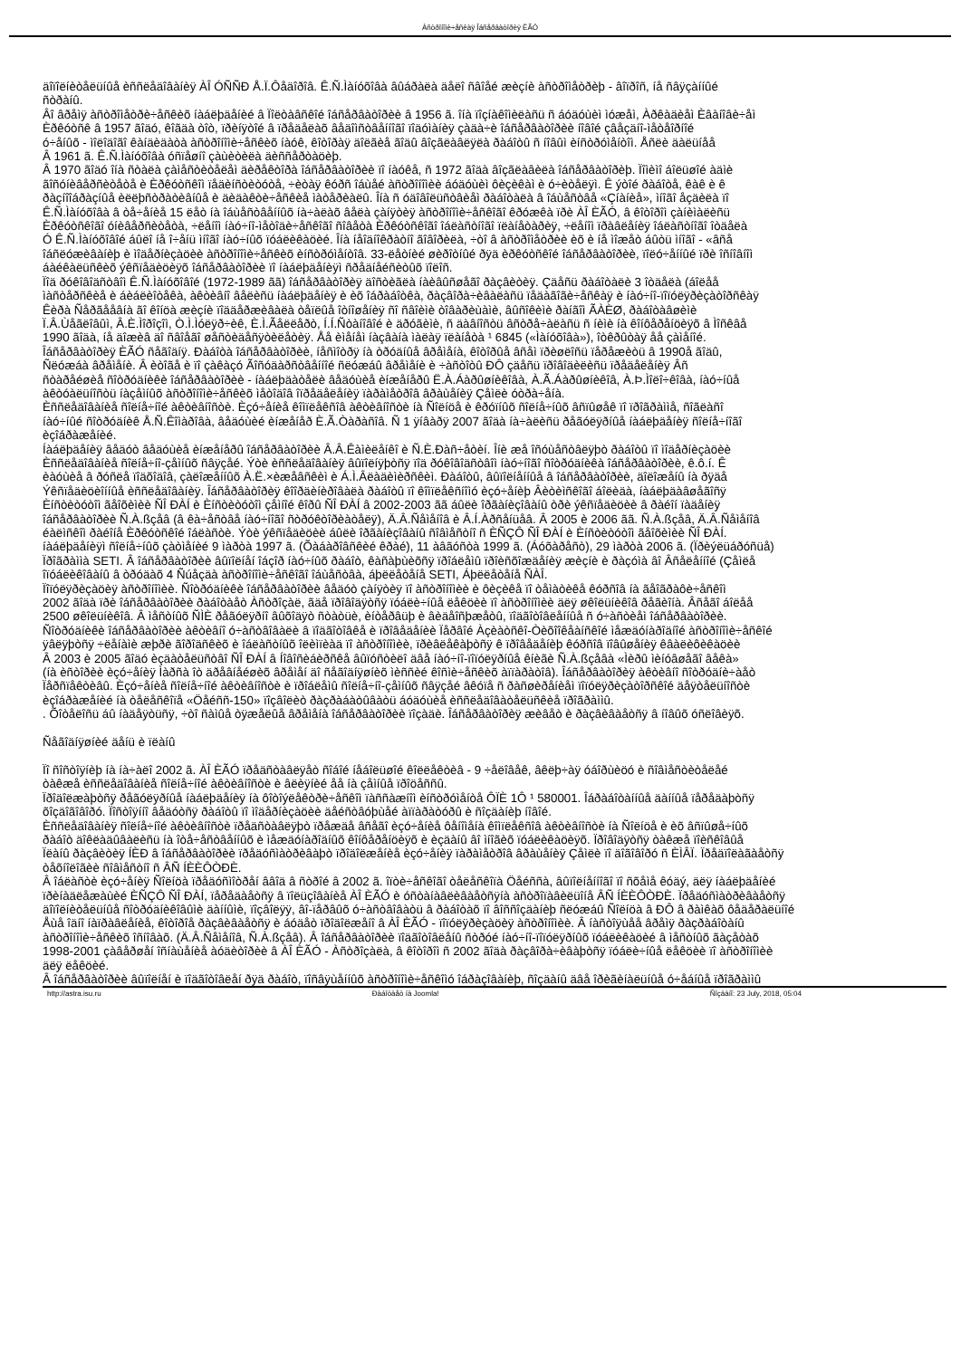Àñòðîíîìè÷åñêàÿ Îáñåðâàòîðèÿ ÈÃÓ
äîïîëíèòåëüíûå èññëåäîâàíèÿ ÀÎ ÓÑÑÐ Å.Ï.Ôåäîðîâ. Ê.Ñ.Ìàíóõîâà âûáðàëà äåëî ñâîåé æèçíè àñòðîìåòðèþ - âîïðîñ, íå ñâÿçàííûé
ñòðàíû.
Âî âðåìÿ àñòðîìåòðè÷åñêèõ íàáëþäåíèé â Ïîëòàâñêîé îáñåðâàòîðèè â 1956 ã. îíà ïîçíàêîìèëàñü ñ áóäóùèì ìóæåì, Àðêàäèåì Èâàíîâè÷åì
Èðêóòñê â 1957 ãîäó, êîãäà òîò, ïðèíÿòîé â ïðåäåëàõ âåäîìñòâåííîãî ïîäóìàíèÿ çàäà÷è îáñåðâàòîðèè íîâîé çâåçäíî-ìåòåîðíîé
ó÷åíûõ - ìîëîäîãî êàíäèäàòà àñòðîíîìè÷åñêèõ íàóê, êîòîðàÿ äîëãèå ãîäû âîçãëàâëÿëà ðàáîòû ñ íîâûì èíñòðóìåíòîì. Åñëè äàëüíåå
Â 1961 ã. Ê.Ñ.Ìàíóõîâà óñïåøíî çàùèòèëà äèññåðòàöèþ.
Â 1970 ãîäó îíà ñòàëà çàìåñòèòåëåì äèðåêòîðà îáñåðâàòîðèè ïî íàóêå, ñ 1972 ãîäà âîçãëàâèëà îáñåðâàòîðèþ. Ïîìèìî áîëüøîé àäìè
ãîñóíèâåðñèòåòå è Èðêóòñêîì ïåäèíñòèòóòå, ÷èòàÿ êóðñ îáùåé àñòðîíîìèè áóäóùèì ôèçèêàì è ó÷èòåëÿì. Ê ýòîé ðàáîòå, êàê è ê
ðàçíîîáðàçíûå èëëþñòðàòèâíûå è äèäàêòè÷åñêèå ìàòåðèàëû. Îíà ñ óäîâîëüñòâèåì ðàáîòàëà â îáùåñòâå «Çíàíèå», ìíîãî åçäèëà ïî
Ê.Ñ.Ìàíóõîâà â òå÷åíèå 15 ëåò íà îáùåñòâåííûõ íà÷àëàõ âåëà çàíÿòèÿ àñòðîíîìè÷åñêîãî êðóæêà ïðè ÀÎ ÈÃÓ, â êîòîðîì çàíèìàëèñü
Èðêóòñêîãî óíèâåðñèòåòà, ÷ëåíîì íàó÷íî-ìåòîäè÷åñêîãî ñîâåòà Èðêóòñêîãî îáëàñòíîãî ïëàíåòàðèÿ, ÷ëåíîì ïðàâëåíèÿ îáëàñòíîãî îòäåëà
Ó Ê.Ñ.Ìàíóõîâîé áûëî íå î÷åíü ìíîãî íàó÷íûõ ïóáëèêàöèé. Îíà íåîäíîêðàòíî ãîâîðèëà, ÷òî â àñòðîìåòðèè èõ è íå ìîæåò áûòü ìíîãî - «âñå
îáñëóæèâàíèþ è ìîäåðíèçàöèè àñòðîíîìè÷åñêèõ èíñòðóìåíòîâ. 33-ëåòíèé øèðîòíûé ðÿä èðêóòñêîé îáñåðâàòîðèè, ïîëó÷åííûé ïðè îñíîâíîì
áàéêàëüñêèõ ýêñïåäèöèÿõ îáñåðâàòîðèè ïî íàáëþäåíèÿì ñðåäíåéñèòûõ ïîëîñ.
Ïîä ðóêîâîäñòâîì Ê.Ñ.Ìàíóõîâîé (1972-1989 ãã) îáñåðâàòîðèÿ äîñòèãëà íàèâûñøåãî ðàçâèòèÿ. Çäåñü ðàáîòàëè 3 îòäåëà (áîëåå
ìàñòåðñêèå è áèáëèîòåêà, àêòèâíî âåëèñü íàáëþäåíèÿ è èõ îáðàáîòêà, ðàçâîðà÷èâàëàñü ïåäàãîãè÷åñêàÿ è íàó÷íî-ïîïóëÿðèçàòîðñêàÿ
Êèðà Ñåðãååâíà ãî êîíöà æèçíè ïîääåðæèâàëà òåïëûå îòíîøåíèÿ ñî ñâîèìè òîâàðèùàìè, âûñîêèìè ðàíãîì ÃÀÈØ, ðàáîòàâøèìè
Ï.Â.Ùåãëîâûì, Â.È.Ìîðîçîì, Ò.Ì.Ìóëÿð÷èê, È.Ì.Ãåëëåðò, Í.Í.Ñòàíîâîé è äðóãèìè, ñ äàâíîñòü âñòðå÷àëàñü ñ íèìè íà êîíôåðåíöèÿõ â Ìîñêâå
1990 ãîäà, íå äîæèâ äî ñâîåãî øåñòèäåñÿòèëåòèÿ. Åå èìåíåì íàçâàíà ìàëàÿ ïëàíåòà ¹ 6845 («Ìàíóõîâà»), îòêðûòàÿ åå çàìåíîé.
Îáñåðâàòîðèÿ ÈÃÓ ñåãîäíÿ. Ðàáîòà îáñåðâàòîðèè, íåñìîòðÿ íà òðóäíûå âðåìåíà, êîòîðûå âñåì ïðèøëîñü ïåðåæèòü â 1990å ãîäû,
Ñëóæáà âðåìåíè. Â èòîãå è ïî çàêàçó Ãîñóäàðñòâåííîé ñëóæáû âðåìåíè è ÷àñòîòû ÐÔ çäåñü ïðîâîäèëèñü ïðåäåëåíèÿ Âñ
ñòàðåéøèå ñîòðóäíèêè îáñåðâàòîðèè - íàáëþäàòåëè âåäóùèå èíæåíåðû Ë.À.Áàðûøíèêîâà, À.Ã.Áàðûøíèêîâ, À.Þ.Ìîëî÷êîâà, íàó÷íûå
àêòóàëüíîñòü íàçåìíûõ àñòðîíîìè÷åñêèõ ìåòîäîâ îïðåäåëåíèÿ ïàðàìåòðîâ âðàùåíèÿ Çåìëè óòðà÷åíà.
Èññëåäîâàíèå ñîëíå÷íîé àêòèâíîñòè. Èçó÷åíèå êîìïëåêñîâ àêòèâíîñòè íà Ñîëíöå è êðóïíûõ ñîëíå÷íûõ âñïûøåê ïî ïðîãðàììå, ñîãëàñî
íàó÷íûé ñîòðóäíèê Å.Ñ.Êîìàðîâà, âåäóùèé èíæåíåð È.Ã.Òàðàñîâ. Ñ 1 ÿíâàðÿ 2007 ãîäà íà÷àëèñü ðåãóëÿðíûå íàáëþäåíèÿ ñîëíå÷íîãî
èçîáðàæåíèé.
Íàáëþäåíèÿ âåäóò âåäóùèå èíæåíåðû îáñåðâàòîðèè Â.Â.Êàìèëåíêî è Ñ.È.Ðàñ÷åòèí. Îíè æå îñóùåñòâëÿþò ðàáîòû ïî ìîäåðíèçàöèè
Èññëåäîâàíèå ñîëíå÷íî-çåìíûõ ñâÿçåé. Ýòè èññëåäîâàíèÿ âûïîëíÿþòñÿ ïîä ðóêîâîäñòâîì íàó÷íîãî ñîòðóäíèêà îáñåðâàòîðèè, ê.ô.í. Ê
èàóùèå â ðóñëå ïîäõîäîâ, çàëîæåííûõ À.Ë.×èæåâñêèì è Á.Ì.Âëàäèìèðñêèì. Ðàáîòû, âûïîëíåííûå â îáñåðâàòîðèè, äîëîæåíû íà ðÿäå
Ýêñïåäèöèîííûå èññëåäîâàíèÿ. Îáñåðâàòîðèÿ êîîðäèíèðîâàëà ðàáîòû ïî êîìïëåêñíîìó èçó÷åíèþ Âèòèìñêîãî áîëèäà, íàáëþäàâøåãîñÿ
Èíñòèòóòîì ãåîõèìèè ÑÎ ÐÀÍ è Èíñòèòóòîì çåìíîé êîðû ÑÎ ÐÀÍ â 2002-2003 ãã áûëè îðãàíèçîâàíû òðè ýêñïåäèöèè â ðàéîí ïàäåíèÿ
îáñåðâàòîðèè Ñ.À.ßçåâ (â êà÷åñòâå íàó÷íîãî ñòðóêòîðèàòåëÿ), Ä.Â.Ñåìåíîâ è Â.Í.Àðñåíüåâ. Â 2005 è 2006 ãã. Ñ.À.ßçåâ, Ä.Â.Ñåìåíîâ
éàëìñêîì ðàéîíå Èðêóòñêîé îáëàñòè. Ýòè ýêñïåäèöèè áûëè îðãàíèçîâàíû ñîâìåñòíî ñ ÈÑÇÔ ÑÎ ÐÀÍ è Èíñòèòóòîì ãåîõèìèè ÑÎ ÐÀÍ.
íàáëþäåíèÿì ñîëíå÷íûõ çàòìåíèé 9 ìàðòà 1997 ã. (Õàáàðîâñêèé êðàé), 11 àâãóñòà 1999 ã. (Áóõàðåñò), 29 ìàðòà 2006 ã. (Ïðèýëüáðóñüå)
Ïðîãðàììà SETI. Â îáñåðâàòîðèè âûïîëíåí îáçîð íàó÷íûõ ðàáîò, êàñàþùèõñÿ ïðîáëåìû ïðîèñõîæäåíèÿ æèçíè è ðàçóìà âî Âñåëåííîé (Çåìëå
îïóáëèêîâàíû â òðóäàõ 4 Ñúåçäà àñòðîíîìè÷åñêîãî îáùåñòâà, áþëëåòåíå SETI, Áþëëåòåíå ÑÀÎ.
Ïîïóëÿðèçàöèÿ àñòðîíîìèè. Ñîòðóäíèêè îáñåðâàòîðèè âåäóò çàíÿòèÿ ïî àñòðîíîìèè è ôèçèêå ïî òåìàòèêå êóðñîâ íà ãåîãðàôè÷åñêîì
2002 ãîäà ïðè îáñåðâàòîðèè ðàáîòàåò Àñòðîçàë, ãäå ïðîâîäÿòñÿ ïóáëè÷íûå ëåêöèè ïî àñòðîíîìèè äëÿ øêîëüíèêîâ ðåãèîíà. Âñåãî áîëåå
2500 øêîëüíèêîâ. Â ìåñòíûõ ÑÌÈ ðåãóëÿðíî âûõîäÿò ñòàòüè, èíòåðâüþ è âèäåîñþæåòû, ïîäãîòîâëåííûå ñ ó÷àñòèåì îáñåðâàòîðèè.
Ñîòðóäíèêè îáñåðâàòîðèè àêòèâíî ó÷àñòâîâàëè â ïîäãîòîâêå è ïðîâåäåíèè Ïåðâîé Àçèàòñêî-Òèõîîêåàíñêîé ìåæäóíàðîäíîé àñòðîíîìè÷åñêîé
ÿâëÿþòñÿ ÷ëåíàìè æþðè ãîðîäñêèõ è îáëàñòíûõ îëèìïèàä ïî àñòðîíîìèè, ïðèâëåêàþòñÿ ê ïðîâåäåíèþ êóðñîâ ïîâûøåíèÿ êâàëèôèêàöèè
Â 2003 è 2005 ãîäó èçäàòåëüñòâî ÑÎ ÐÀÍ â Íîâîñèáèðñêå âûïóñòèëî äâå íàó÷íî-ïîïóëÿðíûå êíèãè Ñ.À.ßçåâà «Ìèðû ìèíóâøåãî âåêà»
(íà èñòîðèè èçó÷åíèÿ Ìàðñà îò äðåâíåéøèõ âðåìåí äî ñåãîäíÿøíèõ ìèññèé êîñìè÷åñêèõ àïïàðàòîâ). Îáñåðâàòîðèÿ àêòèâíî ñîòðóäíè÷àåò
Ïåðñïåêòèâû. Èçó÷åíèå ñîëíå÷íîé àêòèâíîñòè è ïðîáëåìû ñîëíå÷íî-çåìíûõ ñâÿçåé âêóïå ñ ðàñøèðåíèåì ïîïóëÿðèçàòîðñêîé äåÿòåëüíîñòè
èçîáðàæåíèé íà òåëåñêîïå «Öåéññ-150» ïîçâîëèò ðàçðàáàòûâàòü áóäóùèå èññëåäîâàòåëüñêèå ïðîãðàììû.
. Õîòåëîñü áû íàäåÿòüñÿ, ÷òî ñàìûå òÿæåëûå âðåìåíà îáñåðâàòîðèè ïîçàäè. Îáñåðâàòîðèÿ æèâåò è ðàçâèâàåòñÿ â íîâûõ óñëîâèÿõ.
Ñåãîäíÿøíèé äåíü è ïëàíû
Ïî ñîñòîÿíèþ íà íà÷àëî 2002 ã. ÀÎ ÈÃÓ ïðåäñòàâëÿåò ñîáîé íåáîëüøîé êîëëåêòèâ - 9 ÷åëîâåê, âêëþ÷àÿ óáîðùèöó è ñîâìåñòèòåëåé
òàêæå èññëåäîâàíèå ñîëíå÷íîé àêòèâíîñòè è âëèÿíèé åå íà çåìíûå ïðîöåññû.
Ïðîäîëæàþòñÿ ðåãóëÿðíûå íàáëþäåíèÿ íà ôîòîýëåêòðè÷åñêîì ïàññàæíîì èíñòðóìåíòå ÔÏÈ 1Ô ¹ 580001. Îáðàáîòàííûå äàííûå ïåðåäàþòñÿ
õîçäîãîâîðó. Ïîñòîÿííî âåäóòñÿ ðàáîòû ïî ìîäåðíèçàöèè äåéñòâóþùåé àïïàðàòóðû è ñîçäàíèþ íîâîé.
Èññëåäîâàíèÿ ñîëíå÷íîé àêòèâíîñòè ïðåäñòàâëÿþò ïðåæäå âñåãî èçó÷åíèå ôåíîìåíà êîìïëåêñîâ àêòèâíîñòè íà Ñîëíöå è èõ âñïûøå÷íûõ
ðàáîò äîêëàäûâàëèñü íà îòå÷åñòâåííûõ è ìåæäóíàðîäíûõ êîíôåðåíöèÿõ è èçäàíû âî ìíîãèõ ïóáëèêàöèÿõ. Ïðîâîäÿòñÿ òàêæå ïîèñêîâûå
Ïëàíû ðàçâèòèÿ ÍÈÐ â îáñåðâàòîðèè ïðåäóñìàòðèâàþò ïðîäîëæåíèå èçó÷åíèÿ ïàðàìåòðîâ âðàùåíèÿ Çåìëè ïî äîãîâîðó ñ ÈÌÂÏ. Ïðåäïîëàãàåòñÿ
òåõíîëîãèè ñîâìåñòíî ñ ÂÑ ÍÈÈÔÒÐÈ.
Â îáëàñòè èçó÷åíèÿ Ñîëíöà ïðåäóñìîòðåí ââîä â ñòðîé â 2002 ã. îïòè÷åñêîãî òåëåñêîïà Öåéññà, âûïîëíåííîãî ïî ñõåìå êóäý, äëÿ íàáëþäåíèé
ïðèíàäëåæàùèé ÈÑÇÔ ÑÎ ÐÀÍ, ïåðåäàåòñÿ â ïîëüçîâàíèå ÀÎ ÈÃÓ è óñòàíàâëèâàåòñÿíà àñòðîïàâèëüîíå ÂÑ ÍÈÈÔÒÐÈ. Ïðåäóñìàòðèâàåòñÿ
äîïîëíèòåëüíûå ñîòðóäíèêîâûìè äàííûìè, ïîçâîëÿÿ, âî-ïåðâûõ ó÷àñòâîâàòü â ðàáîòàõ ïî âîññîçäàíèþ ñëóæáû Ñîëíöà â ÐÔ â ðàìêàõ ôåäåðàëüíîé
Åùå îäíî íàïðàâëåíèå, êîòîðîå ðàçâèâàåòñÿ è áóäåò ïðîäîëæåíî â ÀÎ ÈÃÓ - ïîïóëÿðèçàöèÿ àñòðîíîìèè. Â íàñòîÿùåå âðåìÿ ðàçðàáîòàíû
àñòðîíîìè÷åñêèõ îñíîâàõ. (Ä.Â.Ñåìåíîâ, Ñ.À.ßçåâ). Â îáñåðâàòîðèè ïîäãîòîâëåíû ñòðóé íàó÷íî-ïîïóëÿðíûõ ïóáëèêàöèé â ìåñòíûõ ãàçåòàõ
1998-2001 çàâåðøåí îñíàùåíèå àóäèòîðèè â ÀÎ ÈÃÓ - Àñòðîçàëà, â êîòîðîì ñ 2002 ãîäà ðàçâîðà÷èâàþòñÿ ïóáëè÷íûå ëåêöèè ïî àñòðîíîìèè
äëÿ ëåêöèé.
Â îáñåðâàòîðèè âûïîëíåí è ïîäãîòîâëåí ðÿä ðàáîò, ïîñâÿùåííûõ àñòðîíîìè÷åñêîìó îáðàçîâàíèþ, ñîçäàíû äâå îðèãèíàëüíûå ó÷åáíûå ïðîãðàììû
http://astra.isu.ru Ðàáîòàåò íà Joomla! Ñîçäàíî: 23 July, 2018, 05:04